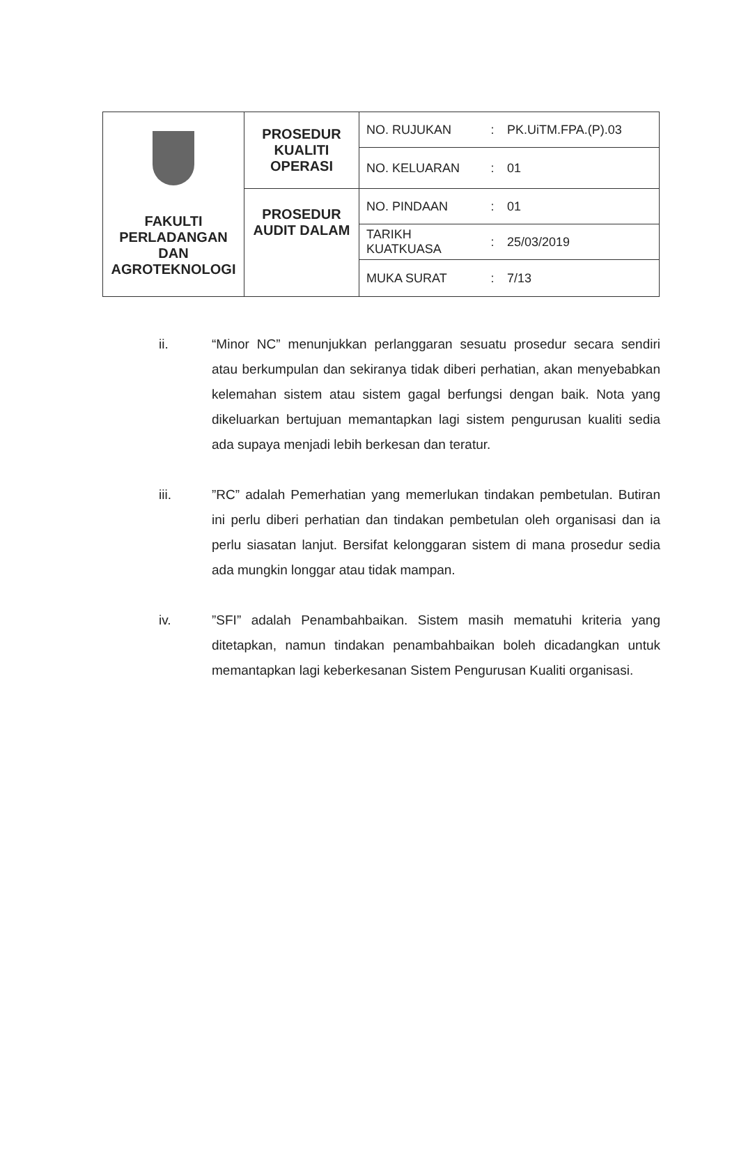| FAKULTI PERLADANGAN DAN AGROTEKNOLOGI | PROSEDUR KUALITI OPERASI | NO. RUJUKAN | : | PK.UiTM.FPA.(P).03 |
| | | NO. KELUARAN | : | 01 |
| | PROSEDUR AUDIT DALAM | NO. PINDAAN | : | 01 |
| | | TARIKH KUATKUASA | : | 25/03/2019 |
| | | MUKA SURAT | : | 7/13 |
ii. “Minor NC” menunjukkan perlanggaran sesuatu prosedur secara sendiri atau berkumpulan dan sekiranya tidak diberi perhatian, akan menyebabkan kelemahan sistem atau sistem gagal berfungsi dengan baik. Nota yang dikeluarkan bertujuan memantapkan lagi sistem pengurusan kualiti sedia ada supaya menjadi lebih berkesan dan teratur.
iii. ”RC” adalah Pemerhatian yang memerlukan tindakan pembetulan. Butiran ini perlu diberi perhatian dan tindakan pembetulan oleh organisasi dan ia perlu siasatan lanjut. Bersifat kelonggaran sistem di mana prosedur sedia ada mungkin longgar atau tidak mampan.
iv. ”SFI” adalah Penambahbaikan. Sistem masih mematuhi kriteria yang ditetapkan, namun tindakan penambahbaikan boleh dicadangkan untuk memantapkan lagi keberkesanan Sistem Pengurusan Kualiti organisasi.